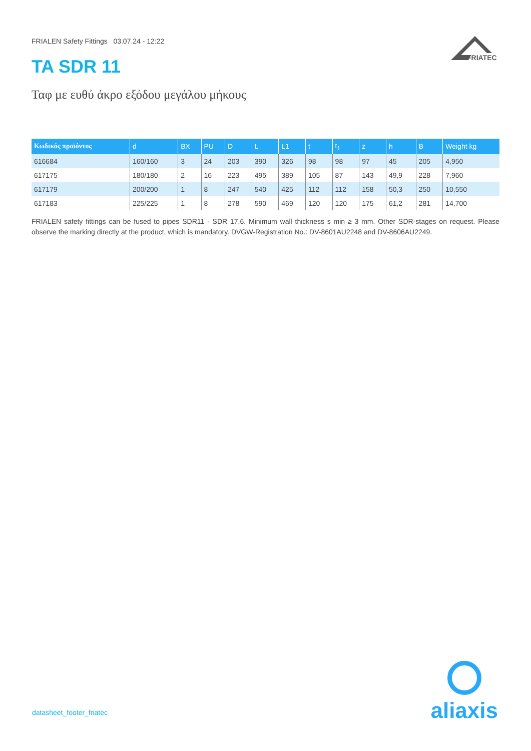FRIALEN Safety Fittings 03.07.24 - 12:22
FRIATEC
TA SDR 11
Ταφ με ευθύ άκρο εξόδου μεγάλου μήκους
| Κωδικός προϊόντος | d | BX | PU | D | L | L1 | t | t<sub>1</sub> | z | h | B | Weight kg |
| --- | --- | --- | --- | --- | --- | --- | --- | --- | --- | --- | --- | --- |
| 616684 | 160/160 | 3 | 24 | 203 | 390 | 326 | 98 | 98 | 97 | 45 | 205 | 4,950 |
| 617175 | 180/180 | 2 | 16 | 223 | 495 | 389 | 105 | 87 | 143 | 49,9 | 228 | 7,960 |
| 617179 | 200/200 | 1 | 8 | 247 | 540 | 425 | 112 | 112 | 158 | 50,3 | 250 | 10,550 |
| 617183 | 225/225 | 1 | 8 | 278 | 590 | 469 | 120 | 120 | 175 | 61,2 | 281 | 14,700 |
FRIALEN safety fittings can be fused to pipes SDR11 - SDR 17.6. Minimum wall thickness s min ≥ 3 mm. Other SDR-stages on request. Please observe the marking directly at the product, which is mandatory. DVGW-Registration No.: DV-8601AU2248 and DV-8606AU2249.
datasheet_footer_friatec
aliaxis